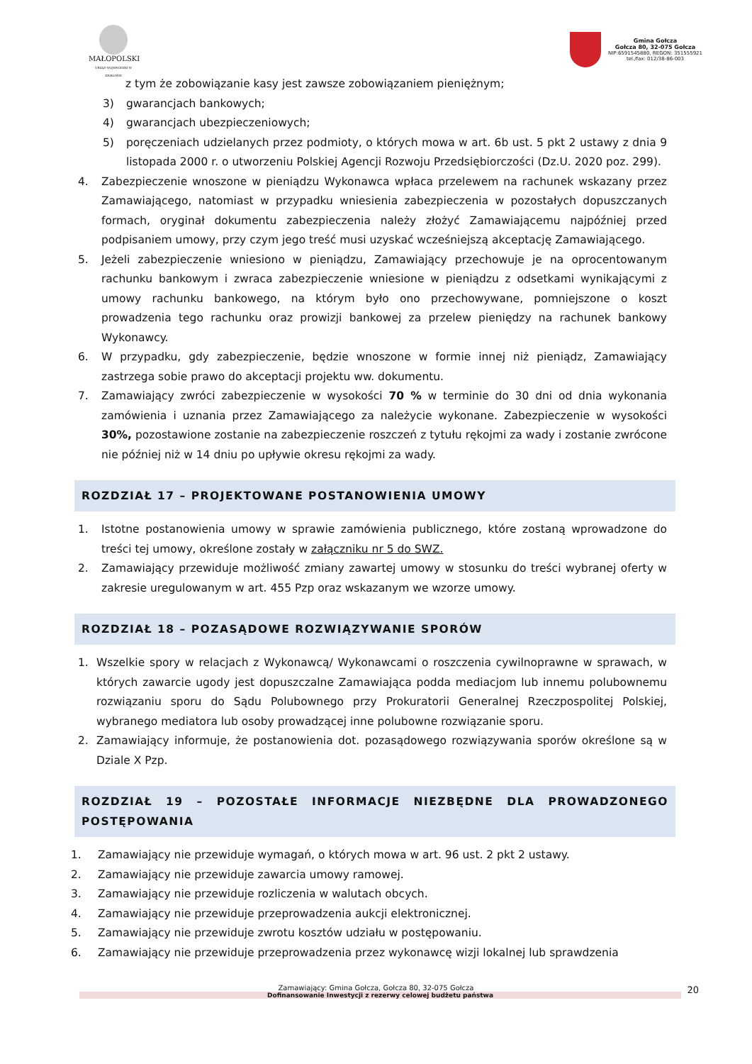MAŁOPOLSKI
URZĄD WOJEWÓDZKI W KRAKOWIE
Gmina Gołcza
Gołcza 80, 32-075 Gołcza
NIP:6591545880, REGON: 351555921
tel./fax: 012/38-86-003
z tym że zobowiązanie kasy jest zawsze zobowiązaniem pieniężnym;
3) gwarancjach bankowych;
4) gwarancjach ubezpieczeniowych;
5) poręczeniach udzielanych przez podmioty, o których mowa w art. 6b ust. 5 pkt 2 ustawy z dnia 9 listopada 2000 r. o utworzeniu Polskiej Agencji Rozwoju Przedsiębiorczości (Dz.U. 2020 poz. 299).
4. Zabezpieczenie wnoszone w pieniądzu Wykonawca wpłaca przelewem na rachunek wskazany przez Zamawiającego, natomiast w przypadku wniesienia zabezpieczenia w pozostałych dopuszczanych formach, oryginał dokumentu zabezpieczenia należy złożyć Zamawiającemu najpóźniej przed podpisaniem umowy, przy czym jego treść musi uzyskać wcześniejszą akceptację Zamawiającego.
5. Jeżeli zabezpieczenie wniesiono w pieniądzu, Zamawiający przechowuje je na oprocentowanym rachunku bankowym i zwraca zabezpieczenie wniesione w pieniądzu z odsetkami wynikającymi z umowy rachunku bankowego, na którym było ono przechowywane, pomniejszone o koszt prowadzenia tego rachunku oraz prowizji bankowej za przelew pieniędzy na rachunek bankowy Wykonawcy.
6. W przypadku, gdy zabezpieczenie, będzie wnoszone w formie innej niż pieniądz, Zamawiający zastrzega sobie prawo do akceptacji projektu ww. dokumentu.
7. Zamawiający zwróci zabezpieczenie w wysokości 70 % w terminie do 30 dni od dnia wykonania zamówienia i uznania przez Zamawiającego za należycie wykonane. Zabezpieczenie w wysokości 30%, pozostawione zostanie na zabezpieczenie roszczeń z tytułu rękojmi za wady i zostanie zwrócone nie później niż w 14 dniu po upływie okresu rękojmi za wady.
ROZDZIAŁ 17 – PROJEKTOWANE POSTANOWIENIA UMOWY
1. Istotne postanowienia umowy w sprawie zamówienia publicznego, które zostaną wprowadzone do treści tej umowy, określone zostały w załączniku nr 5 do SWZ.
2. Zamawiający przewiduje możliwość zmiany zawartej umowy w stosunku do treści wybranej oferty w zakresie uregulowanym w art. 455 Pzp oraz wskazanym we wzorze umowy.
ROZDZIAŁ 18 – POZASĄDOWE ROZWIĄZYWANIE SPORÓW
1. Wszelkie spory w relacjach z Wykonawcą/ Wykonawcami o roszczenia cywilnoprawne w sprawach, w których zawarcie ugody jest dopuszczalne Zamawiająca podda mediacjom lub innemu polubownemu rozwiązaniu sporu do Sądu Polubownego przy Prokuratorii Generalnej Rzeczpospolitej Polskiej, wybranego mediatora lub osoby prowadzącej inne polubowne rozwiązanie sporu.
2. Zamawiający informuje, że postanowienia dot. pozasądowego rozwiązywania sporów określone są w Dziale X Pzp.
ROZDZIAŁ 19 – POZOSTAŁE INFORMACJE NIEZBĘDNE DLA PROWADZONEGO POSTĘPOWANIA
1. Zamawiający nie przewiduje wymagań, o których mowa w art. 96 ust. 2 pkt 2 ustawy.
2. Zamawiający nie przewiduje zawarcia umowy ramowej.
3. Zamawiający nie przewiduje rozliczenia w walutach obcych.
4. Zamawiający nie przewiduje przeprowadzenia aukcji elektronicznej.
5. Zamawiający nie przewiduje zwrotu kosztów udziału w postępowaniu.
6. Zamawiający nie przewiduje przeprowadzenia przez wykonawcę wizji lokalnej lub sprawdzenia
Zamawiający: Gmina Gołcza, Gołcza 80, 32-075 Gołcza
Dofinansowanie Inwestycji z rezerwy celowej budżetu państwa 20